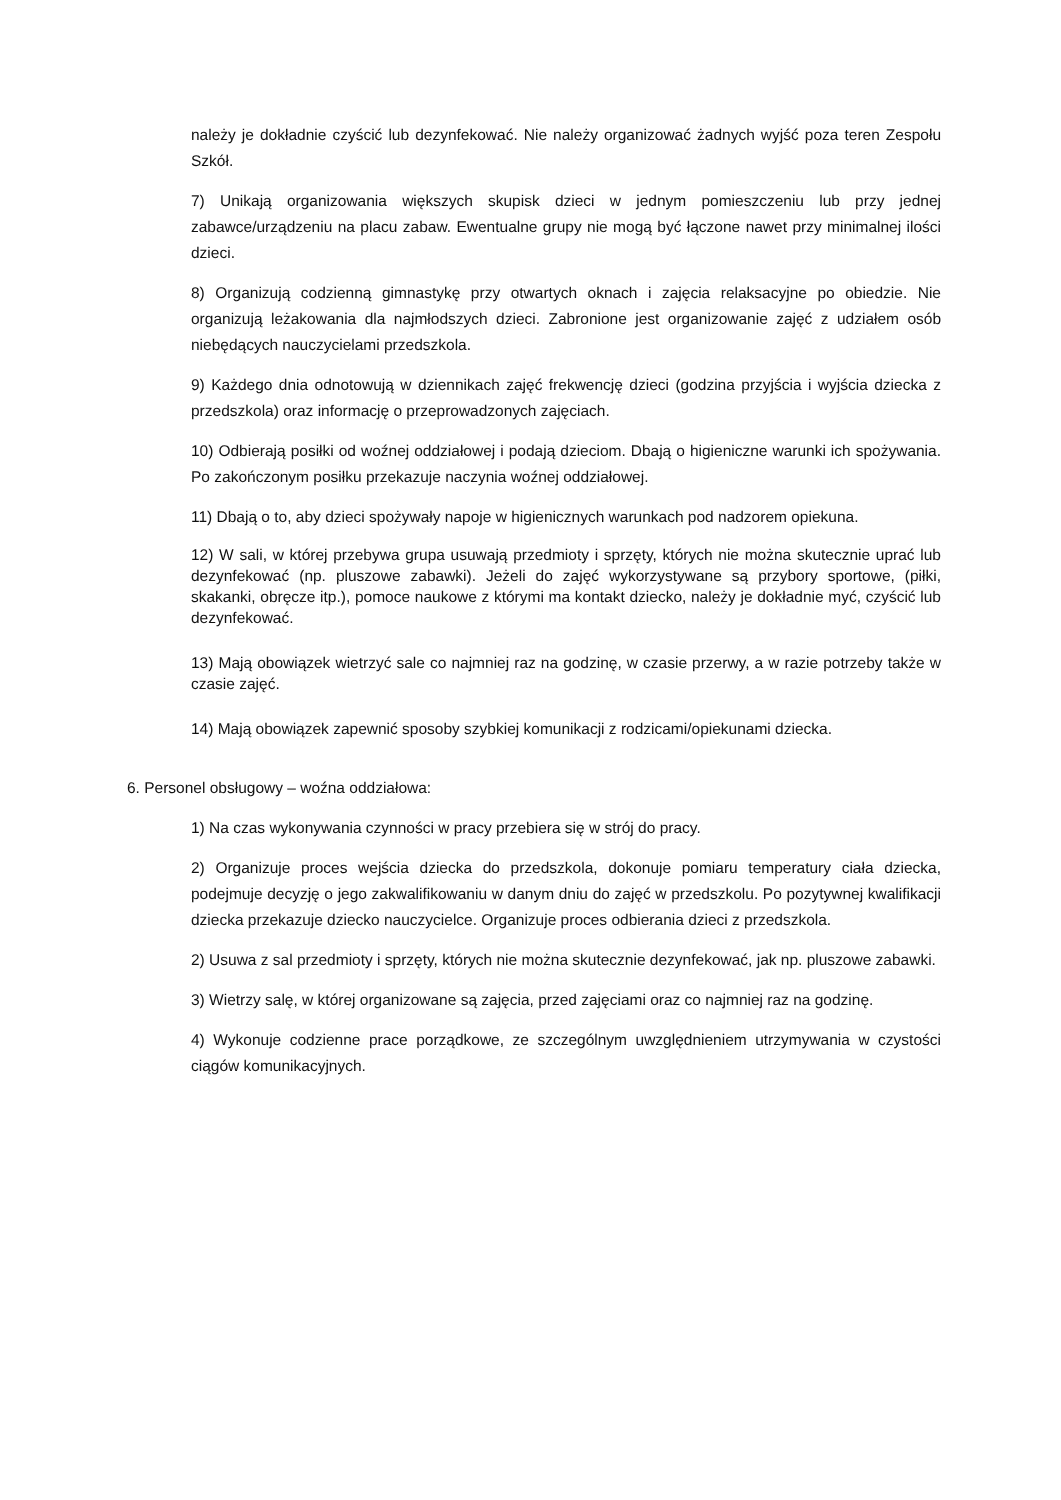należy je dokładnie czyścić lub dezynfekować. Nie należy organizować żadnych wyjść poza teren Zespołu Szkół.
7) Unikają organizowania większych skupisk dzieci w jednym pomieszczeniu lub przy jednej zabawce/urządzeniu na placu zabaw. Ewentualne grupy nie mogą być łączone nawet przy minimalnej ilości dzieci.
8) Organizują codzienną gimnastykę przy otwartych oknach i zajęcia relaksacyjne po obiedzie. Nie organizują leżakowania dla najmłodszych dzieci. Zabronione jest organizowanie zajęć z udziałem osób niebędących nauczycielami przedszkola.
9) Każdego dnia odnotowują w dziennikach zajęć frekwencję dzieci (godzina przyjścia i wyjścia dziecka z przedszkola) oraz informację o przeprowadzonych zajęciach.
10) Odbierają posiłki od woźnej oddziałowej i podają dzieciom. Dbają o higieniczne warunki ich spożywania. Po zakończonym posiłku przekazuje naczynia woźnej oddziałowej.
11) Dbają o to, aby dzieci spożywały napoje w higienicznych warunkach pod nadzorem opiekuna.
12) W sali, w której przebywa grupa usuwają przedmioty i sprzęty, których nie można skutecznie uprać lub dezynfekować (np. pluszowe zabawki). Jeżeli do zajęć wykorzystywane są przybory sportowe, (piłki, skakanki, obręcze itp.), pomoce naukowe z którymi ma kontakt dziecko, należy je dokładnie myć, czyścić lub dezynfekować.
13) Mają obowiązek wietrzyć sale co najmniej raz na godzinę, w czasie przerwy, a w razie potrzeby także w czasie zajęć.
14) Mają obowiązek zapewnić sposoby szybkiej komunikacji z rodzicami/opiekunami dziecka.
6. Personel obsługowy – woźna oddziałowa:
1) Na czas wykonywania czynności w pracy przebiera się w strój do pracy.
2) Organizuje proces wejścia dziecka do przedszkola, dokonuje pomiaru temperatury ciała dziecka, podejmuje decyzję o jego zakwalifikowaniu w danym dniu do zajęć w przedszkolu. Po pozytywnej kwalifikacji dziecka przekazuje dziecko nauczycielce. Organizuje proces odbierania dzieci z przedszkola.
2) Usuwa z sal przedmioty i sprzęty, których nie można skutecznie dezynfekować, jak np. pluszowe zabawki.
3) Wietrzy salę, w której organizowane są zajęcia, przed zajęciami oraz co najmniej raz na godzinę.
4) Wykonuje codzienne prace porządkowe, ze szczególnym uwzględnieniem utrzymywania w czystości ciągów komunikacyjnych.